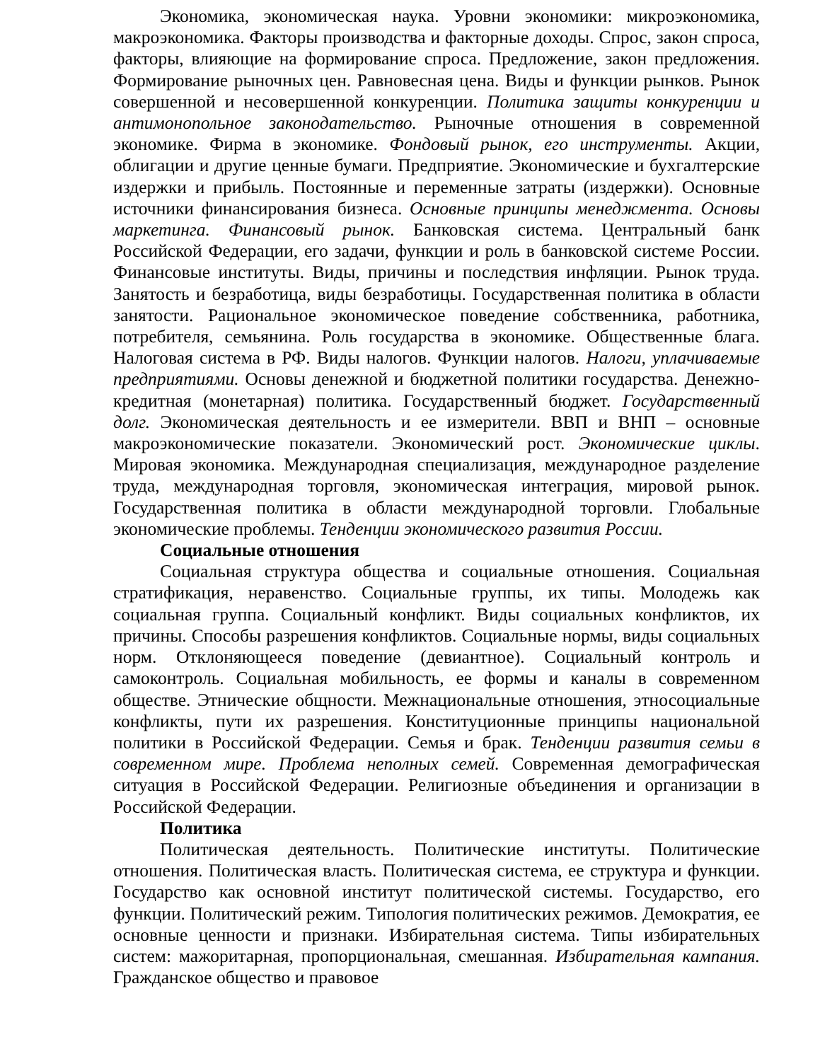Экономика, экономическая наука. Уровни экономики: микроэкономика, макроэкономика. Факторы производства и факторные доходы. Спрос, закон спроса, факторы, влияющие на формирование спроса. Предложение, закон предложения. Формирование рыночных цен. Равновесная цена. Виды и функции рынков. Рынок совершенной и несовершенной конкуренции. Политика защиты конкуренции и антимонопольное законодательство. Рыночные отношения в современной экономике. Фирма в экономике. Фондовый рынок, его инструменты. Акции, облигации и другие ценные бумаги. Предприятие. Экономические и бухгалтерские издержки и прибыль. Постоянные и переменные затраты (издержки). Основные источники финансирования бизнеса. Основные принципы менеджмента. Основы маркетинга. Финансовый рынок. Банковская система. Центральный банк Российской Федерации, его задачи, функции и роль в банковской системе России. Финансовые институты. Виды, причины и последствия инфляции. Рынок труда. Занятость и безработица, виды безработицы. Государственная политика в области занятости. Рациональное экономическое поведение собственника, работника, потребителя, семьянина. Роль государства в экономике. Общественные блага. Налоговая система в РФ. Виды налогов. Функции налогов. Налоги, уплачиваемые предприятиями. Основы денежной и бюджетной политики государства. Денежно-кредитная (монетарная) политика. Государственный бюджет. Государственный долг. Экономическая деятельность и ее измерители. ВВП и ВНП – основные макроэкономические показатели. Экономический рост. Экономические циклы. Мировая экономика. Международная специализация, международное разделение труда, международная торговля, экономическая интеграция, мировой рынок. Государственная политика в области международной торговли. Глобальные экономические проблемы. Тенденции экономического развития России.
Социальные отношения
Социальная структура общества и социальные отношения. Социальная стратификация, неравенство. Социальные группы, их типы. Молодежь как социальная группа. Социальный конфликт. Виды социальных конфликтов, их причины. Способы разрешения конфликтов. Социальные нормы, виды социальных норм. Отклоняющееся поведение (девиантное). Социальный контроль и самоконтроль. Социальная мобильность, ее формы и каналы в современном обществе. Этнические общности. Межнациональные отношения, этносоциальные конфликты, пути их разрешения. Конституционные принципы национальной политики в Российской Федерации. Семья и брак. Тенденции развития семьи в современном мире. Проблема неполных семей. Современная демографическая ситуация в Российской Федерации. Религиозные объединения и организации в Российской Федерации.
Политика
Политическая деятельность. Политические институты. Политические отношения. Политическая власть. Политическая система, ее структура и функции. Государство как основной институт политической системы. Государство, его функции. Политический режим. Типология политических режимов. Демократия, ее основные ценности и признаки. Избирательная система. Типы избирательных систем: мажоритарная, пропорциональная, смешанная. Избирательная кампания. Гражданское общество и правовое